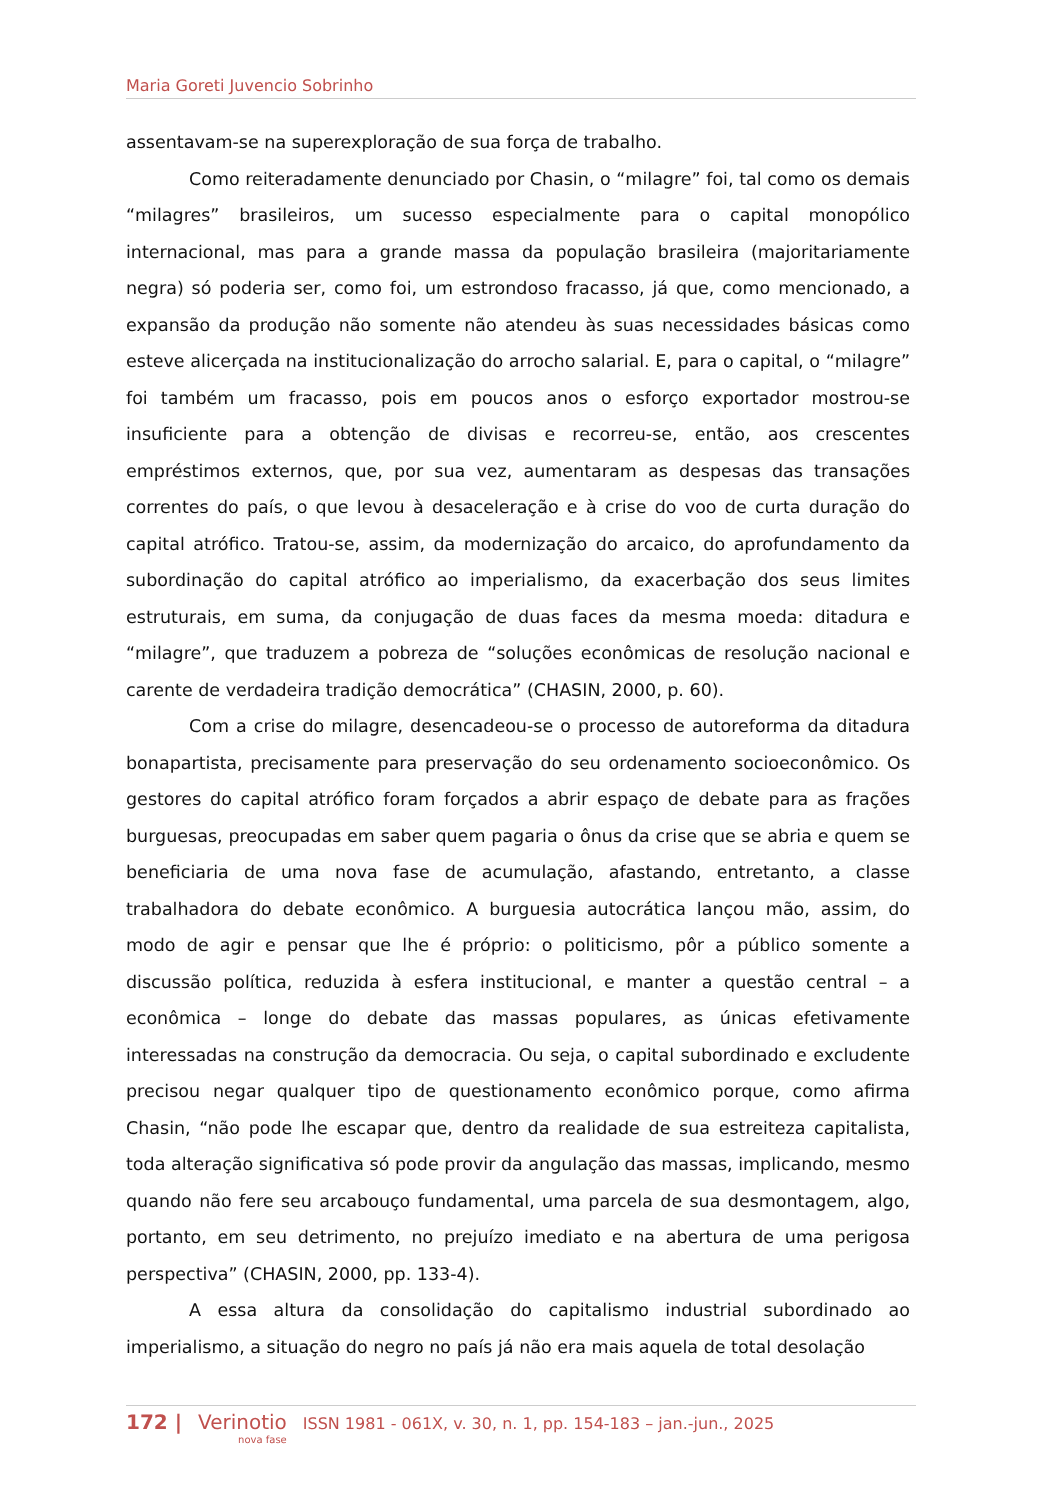Maria Goreti Juvencio Sobrinho
assentavam-se na superexploração de sua força de trabalho.
Como reiteradamente denunciado por Chasin, o “milagre” foi, tal como os demais “milagres” brasileiros, um sucesso especialmente para o capital monopólico internacional, mas para a grande massa da população brasileira (majoritariamente negra) só poderia ser, como foi, um estrondoso fracasso, já que, como mencionado, a expansão da produção não somente não atendeu às suas necessidades básicas como esteve alicerçada na institucionalização do arrocho salarial. E, para o capital, o “milagre” foi também um fracasso, pois em poucos anos o esforço exportador mostrou-se insuficiente para a obtenção de divisas e recorreu-se, então, aos crescentes empréstimos externos, que, por sua vez, aumentaram as despesas das transações correntes do país, o que levou à desaceleração e à crise do voo de curta duração do capital atrófico. Tratou-se, assim, da modernização do arcaico, do aprofundamento da subordinação do capital atrófico ao imperialismo, da exacerbação dos seus limites estruturais, em suma, da conjugação de duas faces da mesma moeda: ditadura e “milagre”, que traduzem a pobreza de “soluções econômicas de resolução nacional e carente de verdadeira tradição democrática” (CHASIN, 2000, p. 60).
Com a crise do milagre, desencadeou-se o processo de autoreforma da ditadura bonapartista, precisamente para preservação do seu ordenamento socioeconômico. Os gestores do capital atrófico foram forçados a abrir espaço de debate para as frações burguesas, preocupadas em saber quem pagaria o ônus da crise que se abria e quem se beneficiaria de uma nova fase de acumulação, afastando, entretanto, a classe trabalhadora do debate econômico. A burguesia autocrática lançou mão, assim, do modo de agir e pensar que lhe é próprio: o politicismo, pôr a público somente a discussão política, reduzida à esfera institucional, e manter a questão central – a econômica – longe do debate das massas populares, as únicas efetivamente interessadas na construção da democracia. Ou seja, o capital subordinado e excludente precisou negar qualquer tipo de questionamento econômico porque, como afirma Chasin, “não pode lhe escapar que, dentro da realidade de sua estreiteza capitalista, toda alteração significativa só pode provir da angulação das massas, implicando, mesmo quando não fere seu arcabouço fundamental, uma parcela de sua desmontagem, algo, portanto, em seu detrimento, no prejuízo imediato e na abertura de uma perigosa perspectiva” (CHASIN, 2000, pp. 133-4).
A essa altura da consolidação do capitalismo industrial subordinado ao imperialismo, a situação do negro no país já não era mais aquela de total desolação
172 | Verinotio
nova fase ISSN 1981 - 061X, v. 30, n. 1, pp. 154-183 – jan.-jun., 2025